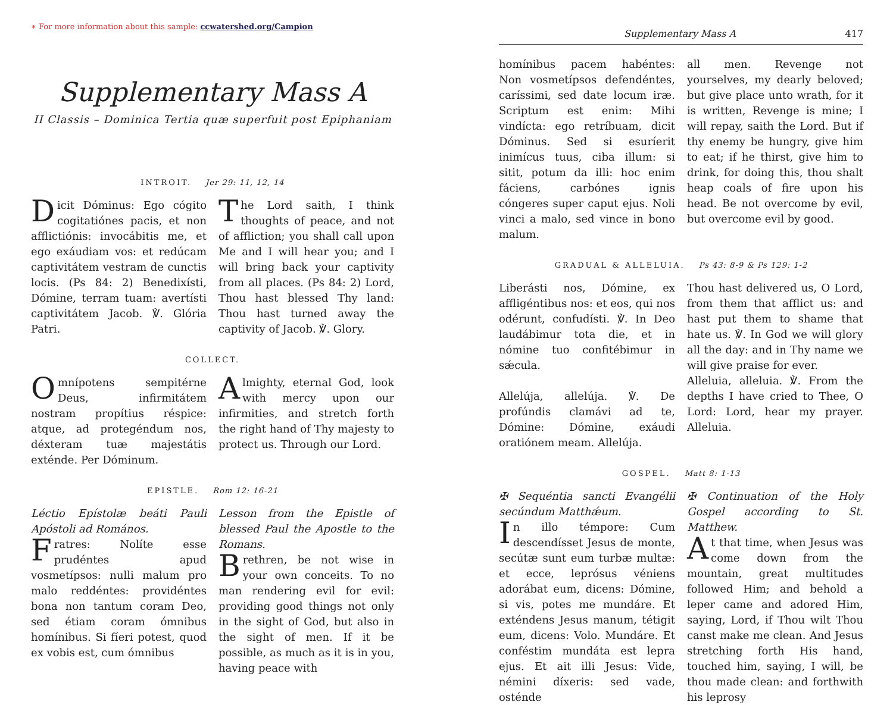∗ For more information about this sample: ccwatershed.org/Campion
Supplementary Mass A
II Classis – Dominica Tertia quæ superfuit post Epiphaniam
INTROIT. Jer 29: 11, 12, 14
Dicit Dóminus: Ego cógito cogitatiónes pacis, et non afflictiónis: invocábitis me, et ego exáudiam vos: et redúcam captivitátem vestram de cunctis locis. (Ps 84: 2) Benedixísti, Dómine, terram tuam: avertísti captivitátem Jacob. ℣. Glória Patri.
The Lord saith, I think thoughts of peace, and not of affliction; you shall call upon Me and I will hear you; and I will bring back your captivity from all places. (Ps 84: 2) Lord, Thou hast blessed Thy land: Thou hast turned away the captivity of Jacob. ℣. Glory.
COLLECT.
Omnípotens sempitérne Deus, infirmitátem nostram propítius réspice: atque, ad protegéndum nos, déxteram tuæ majestátis exténde. Per Dóminum.
Almighty, eternal God, look with mercy upon our infirmities, and stretch forth the right hand of Thy majesty to protect us. Through our Lord.
EPISTLE. Rom 12: 16-21
Léctio Epístolæ beáti Pauli Apóstoli ad Romános.
Fratres: Nolíte esse prudéntes apud vosmetípsos: nulli malum pro malo reddéntes: providéntes bona non tantum coram Deo, sed étiam coram ómnibus homínibus. Si fíeri potest, quod ex vobis est, cum ómnibus
Lesson from the Epistle of blessed Paul the Apostle to the Romans.
Brethren, be not wise in your own conceits. To no man rendering evil for evil: providing good things not only in the sight of God, but also in the sight of men. If it be possible, as much as it is in you, having peace with
Supplementary Mass A 417
homínibus pacem habéntes: Non vosmetípsos defendéntes, caríssimi, sed date locum iræ. Scriptum est enim: Mihi vindícta: ego retríbuam, dicit Dóminus. Sed si esuríerit inimícus tuus, ciba illum: si sitit, potum da illi: hoc enim fáciens, carbónes ignis cóngeres super caput ejus. Noli vinci a malo, sed vince in bono malum.
all men. Revenge not yourselves, my dearly beloved; but give place unto wrath, for it is written, Revenge is mine; I will repay, saith the Lord. But if thy enemy be hungry, give him to eat; if he thirst, give him to drink, for doing this, thou shalt heap coals of fire upon his head. Be not overcome by evil, but overcome evil by good.
GRADUAL & ALLELUIA. Ps 43: 8-9 & Ps 129: 1-2
Liberásti nos, Dómine, ex affligéntibus nos: et eos, qui nos odérunt, confudísti. ℣. In Deo laudábimur tota die, et in nómine tuo confitébimur in sǽcula.
Allelúja, allelúja. ℣. De profúndis clamávi ad te, Dómine: Dómine, exáudi oratiónem meam. Allelúja.
Thou hast delivered us, O Lord, from them that afflict us: and hast put them to shame that hate us. ℣. In God we will glory all the day: and in Thy name we will give praise for ever.
Alleluia, alleluia. ℣. From the depths I have cried to Thee, O Lord: Lord, hear my prayer. Alleluia.
GOSPEL. Matt 8: 1-13
✠ Sequéntia sancti Evangélii secúndum Matthǽum.
In illo témpore: Cum descendísset Jesus de monte, secútæ sunt eum turbæ multæ: et ecce, leprósus véniens adorábat eum, dicens: Dómine, si vis, potes me mundáre. Et exténdens Jesus manum, tétigit eum, dicens: Volo. Mundáre. Et conféstim mundáta est lepra ejus. Et ait illi Jesus: Vide, némini díxeris: sed vade, osténde
✠ Continuation of the Holy Gospel according to St. Matthew.
At that time, when Jesus was come down from the mountain, great multitudes followed Him; and behold a leper came and adored Him, saying, Lord, if Thou wilt Thou canst make me clean. And Jesus stretching forth His hand, touched him, saying, I will, be thou made clean: and forthwith his leprosy